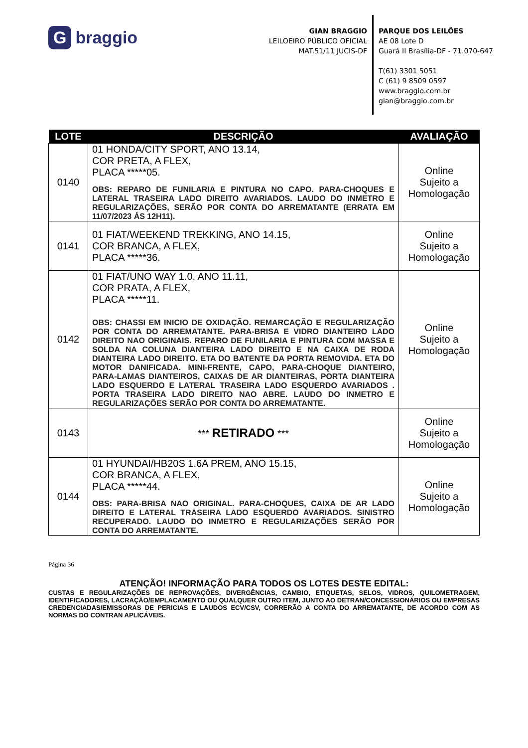Gbraggio
GIAN BRAGGIO
LEILOEIRO PÚBLICO OFICIAL
MAT.51/11 JUCIS-DF
PARQUE DOS LEILÕES
AE 08 Lote D
Guará II Brasília-DF - 71.070-647
T(61) 3301 5051
C (61) 9 8509 0597
www.braggio.com.br
gian@braggio.com.br
| LOTE | DESCRIÇÃO | AVALIAÇÃO |
| --- | --- | --- |
| 0140 | 01 HONDA/CITY SPORT, ANO 13.14, COR PRETA, A FLEX, PLACA *****05. OBS: REPARO DE FUNILARIA E PINTURA NO CAPO. PARA-CHOQUES E LATERAL TRASEIRA LADO DIREITO AVARIADOS. LAUDO DO INMETRO E REGULARIZAÇÕES, SERÃO POR CONTA DO ARREMATANTE (ERRATA EM 11/07/2023 ÁS 12H11). | Online Sujeito a Homologação |
| 0141 | 01 FIAT/WEEKEND TREKKING, ANO 14.15, COR BRANCA, A FLEX, PLACA *****36. | Online Sujeito a Homologação |
| 0142 | 01 FIAT/UNO WAY 1.0, ANO 11.11, COR PRATA, A FLEX, PLACA *****11. OBS: CHASSI EM INICIO DE OXIDAÇÃO. REMARCAÇÃO E REGULARIZAÇÃO POR CONTA DO ARREMATANTE. PARA-BRISA E VIDRO DIANTEIRO LADO DIREITO NAO ORIGINAIS. REPARO DE FUNILARIA E PINTURA COM MASSA E SOLDA NA COLUNA DIANTEIRA LADO DIREITO E NA CAIXA DE RODA DIANTEIRA LADO DIREITO. ETA DO BATENTE DA PORTA REMOVIDA. ETA DO MOTOR DANIFICADA. MINI-FRENTE, CAPO, PARA-CHOQUE DIANTEIRO, PARA-LAMAS DIANTEIROS, CAIXAS DE AR DIANTEIRAS, PORTA DIANTEIRA LADO ESQUERDO E LATERAL TRASEIRA LADO ESQUERDO AVARIADOS . PORTA TRASEIRA LADO DIREITO NAO ABRE. LAUDO DO INMETRO E REGULARIZAÇÕES SERÃO POR CONTA DO ARREMATANTE. | Online Sujeito a Homologação |
| 0143 | *** RETIRADO *** | Online Sujeito a Homologação |
| 0144 | 01 HYUNDAI/HB20S 1.6A PREM, ANO 15.15, COR BRANCA, A FLEX, PLACA *****44. OBS: PARA-BRISA NAO ORIGINAL. PARA-CHOQUES, CAIXA DE AR LADO DIREITO E LATERAL TRASEIRA LADO ESQUERDO AVARIADOS. SINISTRO RECUPERADO. LAUDO DO INMETRO E REGULARIZAÇÕES SERÃO POR CONTA DO ARREMATANTE. | Online Sujeito a Homologação |
Página 36
ATENÇÃO! INFORMAÇÃO PARA TODOS OS LOTES DESTE EDITAL:
CUSTAS E REGULARIZAÇÕES DE REPROVAÇÕES, DIVERGÊNCIAS, CAMBIO, ETIQUETAS, SELOS, VIDROS, QUILOMETRAGEM, IDENTIFICADORES, LACRAÇÃO/EMPLACAMENTO OU QUALQUER OUTRO ITEM, JUNTO AO DETRAN/CONCESSIONÁRIOS OU EMPRESAS CREDENCIADAS/EMISSORAS DE PERICIAS E LAUDOS ECV/CSV, CORRERÃO A CONTA DO ARREMATANTE, DE ACORDO COM AS NORMAS DO CONTRAN APLICÁVEIS.